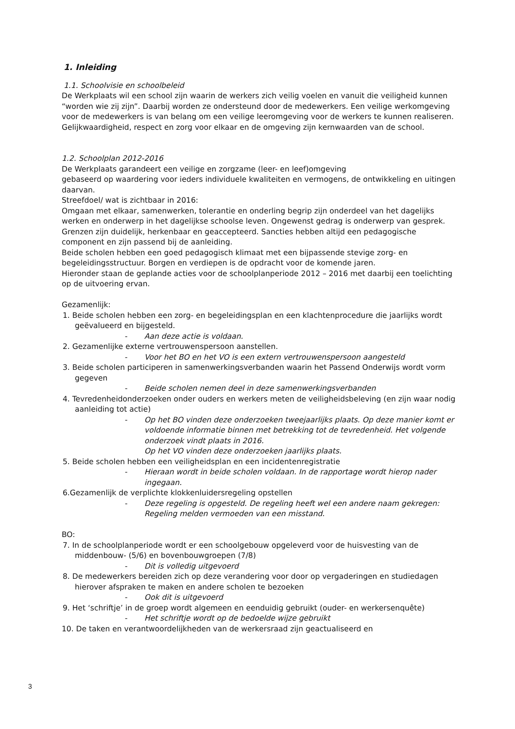1. Inleiding
1.1. Schoolvisie en schoolbeleid
De Werkplaats wil een school zijn waarin de werkers zich veilig voelen en vanuit die veiligheid kunnen “worden wie zij zijn”. Daarbij worden ze ondersteund door de medewerkers. Een veilige werkomgeving voor de medewerkers is van belang om een veilige leeromgeving voor de werkers te kunnen realiseren. Gelijkwaardigheid, respect en zorg voor elkaar en de omgeving zijn kernwaarden van de school.
1.2. Schoolplan 2012-2016
De Werkplaats garandeert een veilige en zorgzame (leer- en leef)omgeving
gebaseerd op waardering voor ieders individuele kwaliteiten en vermogens, de ontwikkeling en uitingen daarvan.
Streefdoel/ wat is zichtbaar in 2016:
Omgaan met elkaar, samenwerken, tolerantie en onderling begrip zijn onderdeel van het dagelijks werken en onderwerp in het dagelijkse schoolse leven. Ongewenst gedrag is onderwerp van gesprek. Grenzen zijn duidelijk, herkenbaar en geaccepteerd. Sancties hebben altijd een pedagogische component en zijn passend bij de aanleiding.
Beide scholen hebben een goed pedagogisch klimaat met een bijpassende stevige zorg- en begeleidingsstructuur. Borgen en verdiepen is de opdracht voor de komende jaren.
Hieronder staan de geplande acties voor de schoolplanperiode 2012 – 2016 met daarbij een toelichting op de uitvoering ervan.
Gezamenlijk:
1. Beide scholen hebben een zorg- en begeleidingsplan en een klachtenprocedure die jaarlijks wordt geëvalueerd en bijgesteld.
- Aan deze actie is voldaan.
2. Gezamenlijke externe vertrouwenspersoon aanstellen.
- Voor het BO en het VO is een extern vertrouwenspersoon aangesteld
3. Beide scholen participeren in samenwerkingsverbanden waarin het Passend Onderwijs wordt vorm gegeven
- Beide scholen nemen deel in deze samenwerkingsverbanden
4. Tevredenheidonderzoeken onder ouders en werkers meten de veiligheidsbeleving (en zijn waar nodig aanleiding tot actie)
- Op het BO vinden deze onderzoeken tweejaarlijks plaats. Op deze manier komt er voldoende informatie binnen met betrekking tot de tevredenheid. Het volgende onderzoek vindt plaats in 2016.
Op het VO vinden deze onderzoeken jaarlijks plaats.
5. Beide scholen hebben een veiligheidsplan en een incidentenregistratie
- Hieraan wordt in beide scholen voldaan. In de rapportage wordt hierop nader ingegaan.
6.Gezamenlijk de verplichte klokkenluidersregeling opstellen
- Deze regeling is opgesteld. De regeling heeft wel een andere naam gekregen: Regeling melden vermoeden van een misstand.
BO:
7. In de schoolplanperiode wordt er een schoolgebouw opgeleverd voor de huisvesting van de middenbouw- (5/6) en bovenbouwgroepen (7/8)
- Dit is volledig uitgevoerd
8. De medewerkers bereiden zich op deze verandering voor door op vergaderingen en studiedagen hierover afspraken te maken en andere scholen te bezoeken
- Ook dit is uitgevoerd
9. Het ‘schriftje’ in de groep wordt algemeen en eenduidig gebruikt (ouder- en werkersenquête)
- Het schriftje wordt op de bedoelde wijze gebruikt
10. De taken en verantwoordelijkheden van de werkersraad zijn geactualiseerd en
3